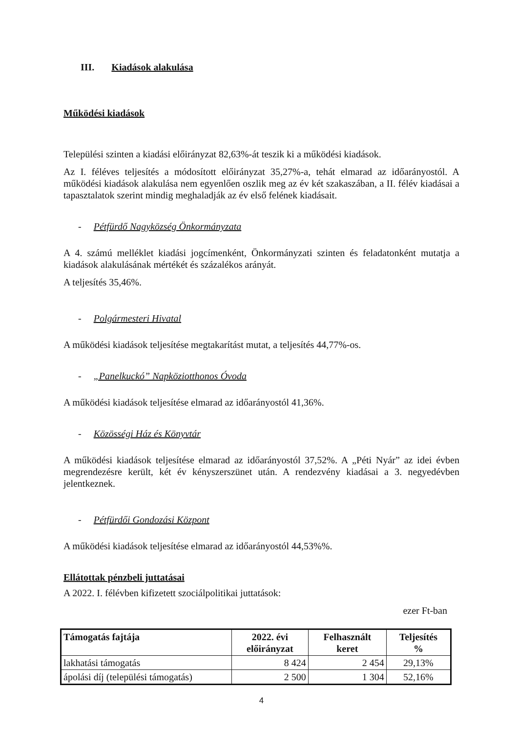III. Kiadások alakulása
Működési kiadások
Települési szinten a kiadási előirányzat 82,63%-át teszik ki a működési kiadások.
Az I. féléves teljesítés a módosított előirányzat 35,27%-a, tehát elmarad az időarányostól. A működési kiadások alakulása nem egyenlően oszlik meg az év két szakaszában, a II. félév kiadásai a tapasztalatok szerint mindig meghaladják az év első felének kiadásait.
- Pétfürdő Nagyközség Önkormányzata
A 4. számú melléklet kiadási jogcímenként, Önkormányzati szinten és feladatonként mutatja a kiadások alakulásának mértékét és százalékos arányát.
A teljesítés 35,46%.
- Polgármesteri Hivatal
A működési kiadások teljesítése megtakarítást mutat, a teljesítés 44,77%-os.
- „Panelkuckó” Napköziotthonos Óvoda
A működési kiadások teljesítése elmarad az időarányostól 41,36%.
- Közösségi Ház és Könyvtár
A működési kiadások teljesítése elmarad az időarányostól 37,52%. A „Péti Nyár” az idei évben megrendezésre került, két év kényszerszünet után. A rendezvény kiadásai a 3. negyedévben jelentkeznek.
- Pétfürdői Gondozási Központ
A működési kiadások teljesítése elmarad az időarányostól 44,53%%.
Ellátottak pénzbeli juttatásai
A 2022. I. félévben kifizetett szociálpolitikai juttatások:
ezer Ft-ban
| Támogatás fajtája | 2022. évi előirányzat | Felhasznált keret | Teljesítés % |
| --- | --- | --- | --- |
| lakhatási támogatás | 8 424 | 2 454 | 29,13% |
| ápolási díj (települési támogatás) | 2 500 | 1 304 | 52,16% |
4